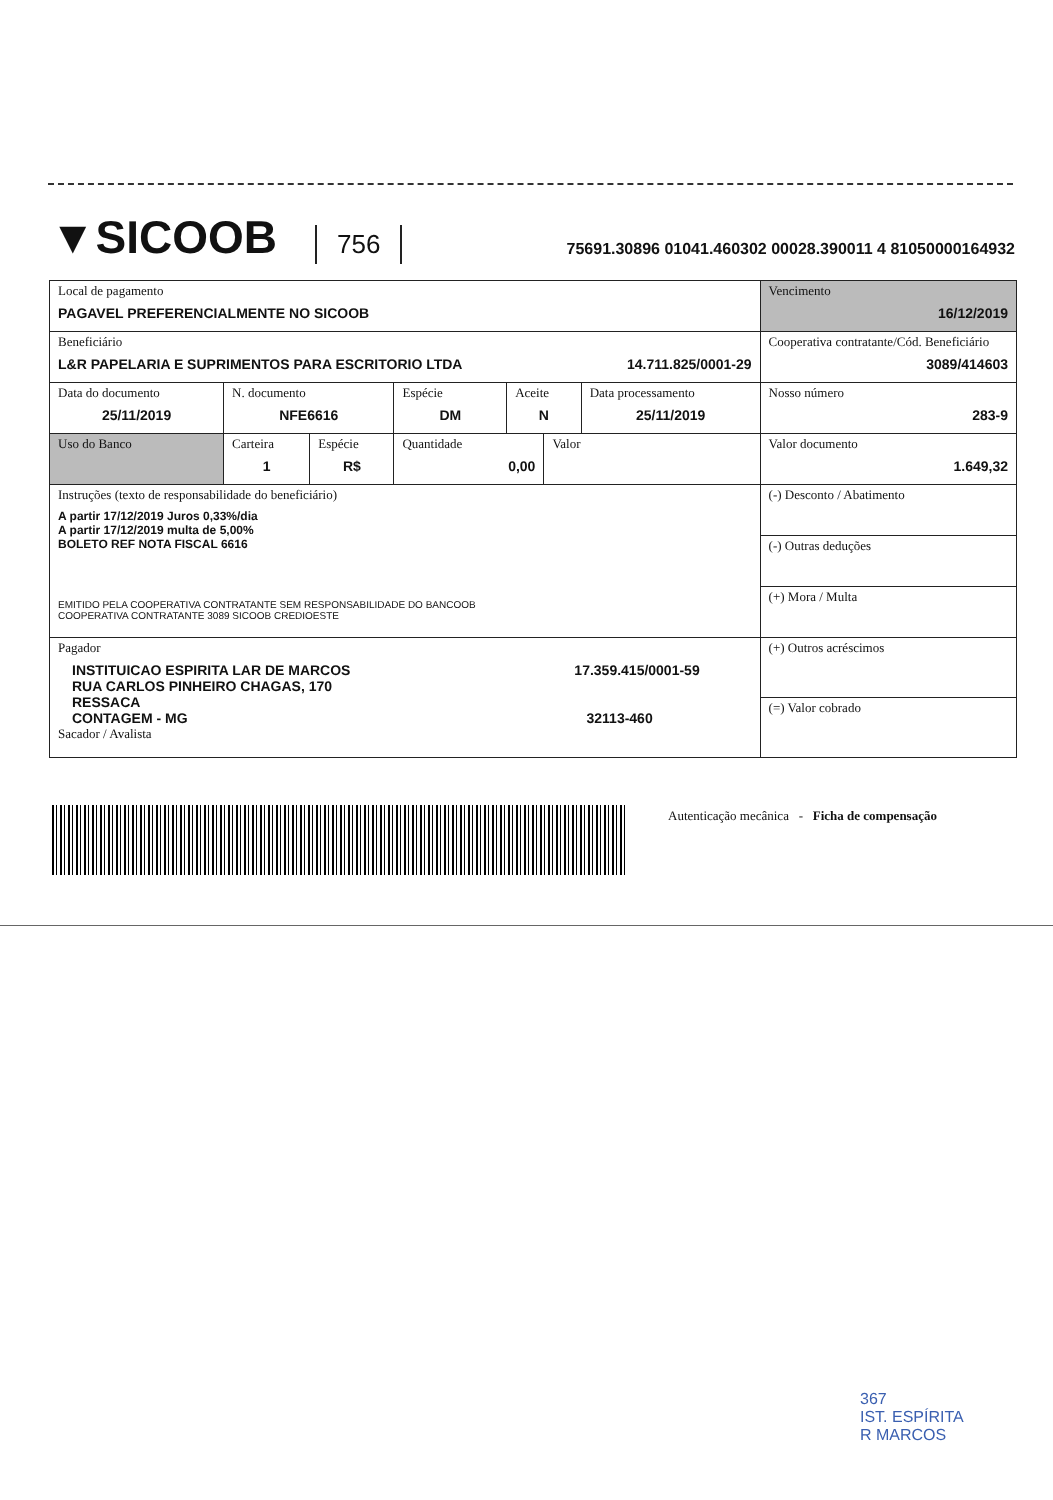▼SICOOB
756
75691.30896 01041.460302 00028.390011 4 81050000164932
| Local de pagamento PAGAVEL PREFERENCIALMENTE NO SICOOB | | | | | | | Vencimento 16/12/2019 |
| Beneficiário L&R PAPELARIA E SUPRIMENTOS PARA ESCRITORIO LTDA 14.711.825/0001-29 | | | | | | | Cooperativa contratante/Cód. Beneficiário 3089/414603 |
| Data do documento 25/11/2019 | N. documento NFE6616 | | Espécie DM | Aceite N | | Data processamento 25/11/2019 | Nosso número 283-9 |
| Uso do Banco | Carteira 1 | Espécie R$ | Quantidade 0,00 | | Valor | | Valor documento 1.649,32 |
| Instruções (texto de responsabilidade do beneficiário) A partir 17/12/2019 Juros 0,33%/dia A partir 17/12/2019 multa de 5,00% BOLETO REF NOTA FISCAL 6616 EMITIDO PELA COOPERATIVA CONTRATANTE SEM RESPONSABILIDADE DO BANCOOB COOPERATIVA CONTRATANTE 3089 SICOOB CREDIOESTE | | | | | | | (-) Desconto / Abatimento |
| | | | | | | | (-) Outras deduções |
| | | | | | | | (+) Mora / Multa |
| Pagador INSTITUICAO ESPIRITA LAR DE MARCOS 17.359.415/0001-59 RUA CARLOS PINHEIRO CHAGAS, 170 RESSACA CONTAGEM - MG 32113-460 Sacador / Avalista | | | | | | | (+) Outros acréscimos |
| | | | | | | | (=) Valor cobrado |
Autenticação mecânica - Ficha de compensação
367
IST. ESPÍRITA
R MARCOS